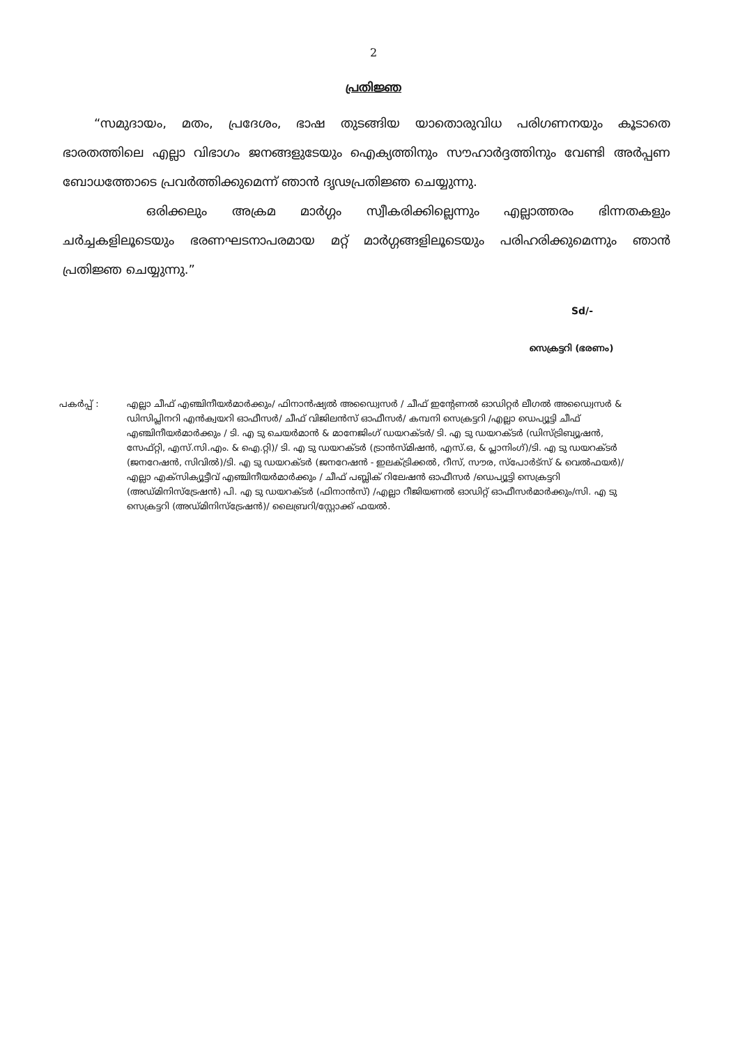2
പ്രതിജ്ഞ
“സമുദായം, മതം, പ്രദേശം, ഭാഷ തുടങ്ങിയ യാതൊരുവിധ പരിഗണനയും കൂടാതെ ഭാരതത്തിലെ എല്ലാ വിഭാഗം ജനങ്ങളുടേയും ഐക്യത്തിനും സൗഹാർദ്ദത്തിനും വേണ്ടി അർപ്പണ ബോധത്തോടെ പ്രവർത്തിക്കുമെന്ന് ഞാൻ ദൃഢപ്രതിജ്ഞ ചെയ്യുന്നു.
ഒരിക്കലും അക്രമ മാർഗ്ഗം സ്വീകരിക്കില്ലെന്നും എല്ലാത്തരം ഭിന്നതകളും ചർച്ചകളിലൂടെയും ഭരണഘടനാപരമായ മറ്റ് മാർഗ്ഗങ്ങളിലൂടെയും പരിഹരിക്കുമെന്നും ഞാൻ പ്രതിജ്ഞ ചെയ്യുന്നു.”
Sd/-
സെക്രട്ടറി (ഭരണം)
പകർപ്പ് : എല്ലാ ചീഫ് എഞ്ചിനീയർമാർക്കും/ ഫിനാൻഷ്യൽ അഡ്വൈസർ / ചീഫ് ഇന്റേണൽ ഓഡിറ്റർ ലീഗൽ അഡ്വൈസർ & ഡിസിപ്ലിനറി എൻക്വയറി ഓഫീസർ/ ചീഫ് വിജിലൻസ് ഓഫീസർ/ കമ്പനി സെക്രട്ടറി /എല്ലാ ഡെപ്യൂട്ടി ചീഫ് എഞ്ചിനീയർമാർക്കും / ടി. എ ടു ചെയർമാൻ & മാനേജിംഗ് ഡയറക്ടർ/ ടി. എ ടു ഡയറക്ടർ (ഡിസ്ട്രിബ്യൂഷൻ, സേഫ്റ്റി, എസ്.സി.എം. & ഐ.റ്റി)/ ടി. എ ടു ഡയറക്ടർ (ട്രാൻസ്മിഷൻ, എസ്.ഒ, & പ്ലാനിംഗ്)/ടി. എ ടു ഡയറക്ടർ (ജനറേഷൻ, സിവിൽ)/ടി. എ ടു ഡയറക്ടർ (ജനറേഷൻ - ഇലക്ട്രിക്കൽ, റീസ്, സൗര, സ്പോർട്സ് & വെൽഫയർ)/എല്ലാ എക്സിക്യൂട്ടീവ് എഞ്ചിനീയർമാർക്കും / ചീഫ് പബ്ലിക് റിലേഷൻ ഓഫീസർ /ഡെപ്യൂട്ടി സെക്രട്ടറി (അഡ്മിനിസ്ട്രേഷൻ) പി. എ ടു ഡയറക്ടർ (ഫിനാൻസ്) /എല്ലാ റീജിയണൽ ഓഡിറ്റ് ഓഫീസർമാർക്കും/സി. എ ടു സെക്രട്ടറി (അഡ്മിനിസ്ട്രേഷൻ)/ ലൈബ്രറി/സ്റ്റോക്ക് ഫയൽ.